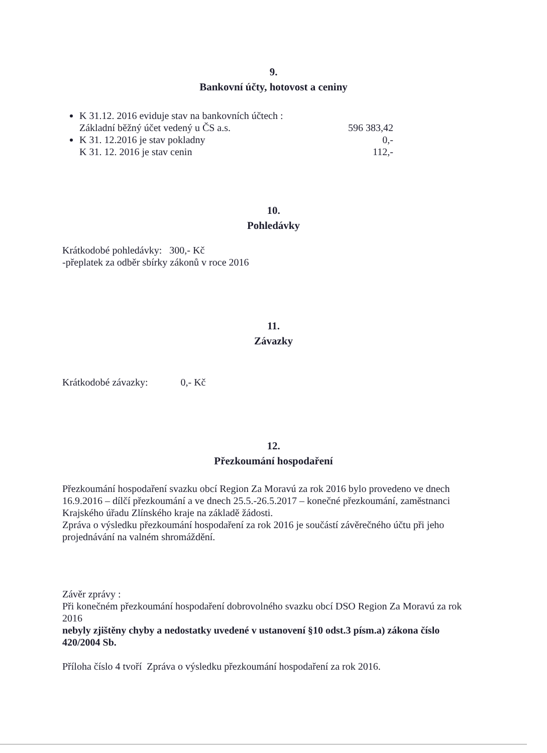9.
Bankovní účty, hotovost a ceniny
K 31.12. 2016 evidujе stav na bankovních účtech :
Základní běžný účet vedený u ČS a.s. 596 383,42
K 31. 12.2016 je stav pokladny 0,-
K 31. 12. 2016 je stav cenin 112,-
10.
Pohledávky
Krátkodobé pohledávky: 300,- Kč
-přeplatek za odběr sbírky zákonů v roce 2016
11.
Závazky
Krátkodobé závazky: 0,- Kč
12.
Přezkoumání hospodaření
Přezkoumání hospodaření svazku obcí Region Za Moravú za rok 2016 bylo provedeno ve dnech 16.9.2016 – dílčí přezkoumání a ve dnech 25.5.-26.5.2017 – konečné přezkoumání, zaměstnanci Krajského úřadu Zlínského kraje na základě žádosti.
Zpráva o výsledku přezkoumání hospodaření za rok 2016 je součástí závěrečného účtu při jeho projednávání na valném shromáždění.
Závěr zprávy :
Při konečném přezkoumání hospodaření dobrovolného svazku obcí DSO Region Za Moravú za rok 2016
nebyly zjištěny chyby a nedostatky uvedené v ustanovení §10 odst.3 písm.a) zákona číslo 420/2004 Sb.
Příloha číslo 4 tvoří Zpráva o výsledku přezkoumání hospodaření za rok 2016.